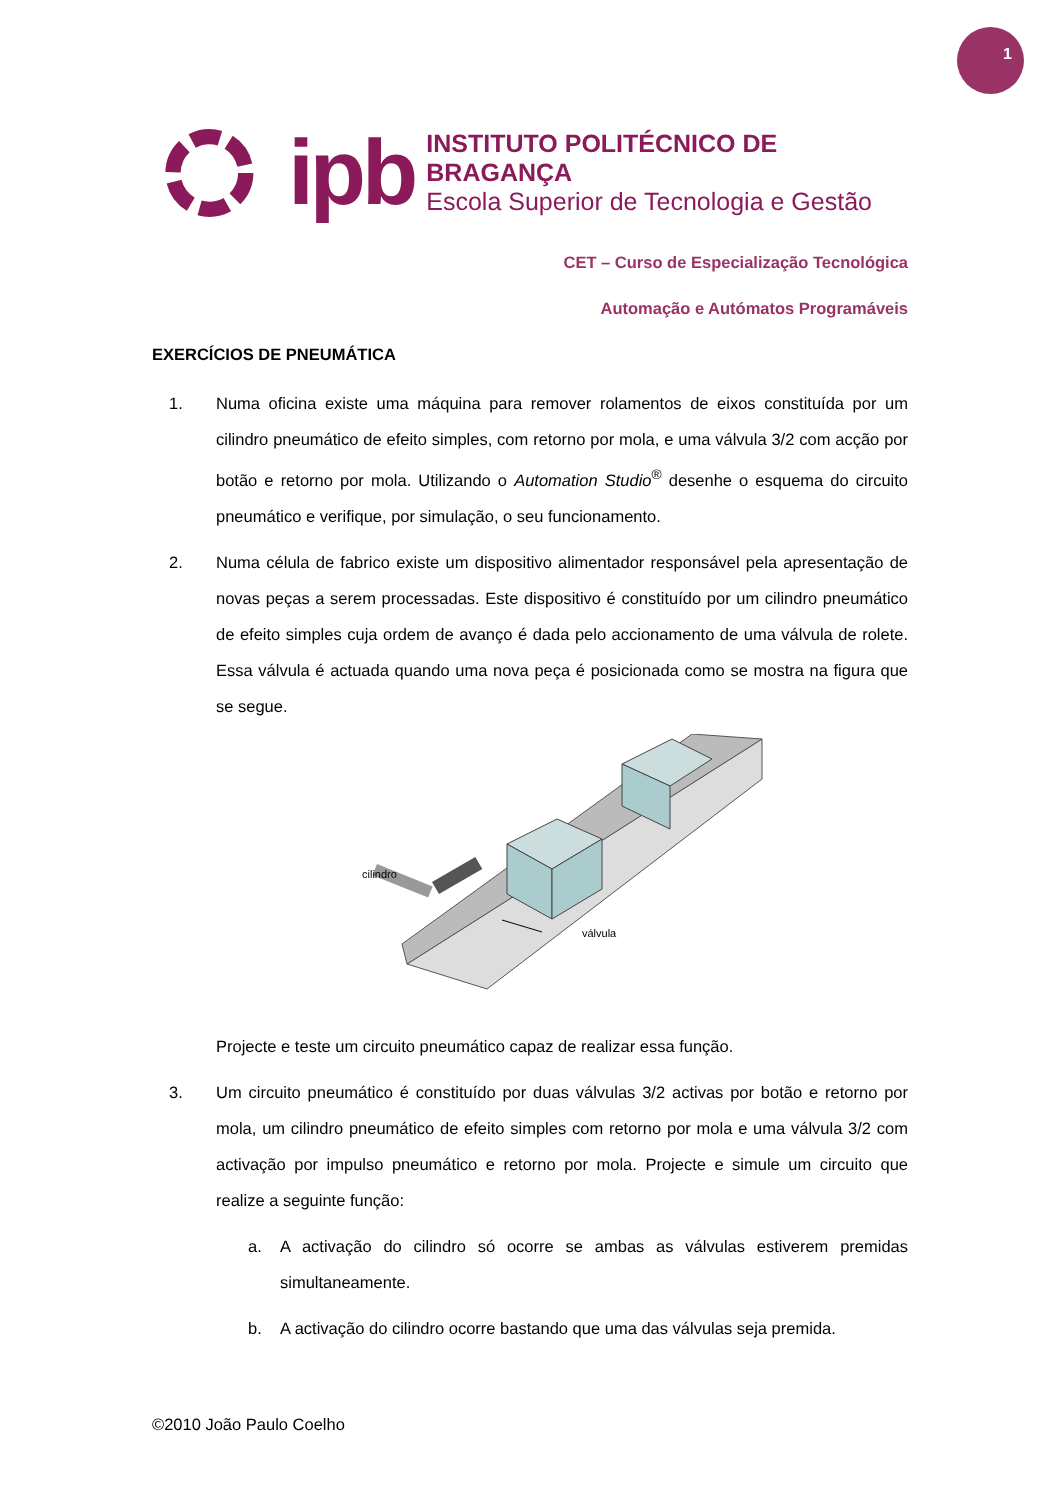1
ipb
INSTITUTO POLITÉCNICO DE BRAGANÇA
Escola Superior de Tecnologia e Gestão
CET – Curso de Especialização Tecnológica
Automação e Autómatos Programáveis
EXERCÍCIOS DE PNEUMÁTICA
1. Numa oficina existe uma máquina para remover rolamentos de eixos constituída por um cilindro pneumático de efeito simples, com retorno por mola, e uma válvula 3/2 com acção por botão e retorno por mola. Utilizando o Automation Studio<sup>®</sup> desenhe o esquema do circuito pneumático e verifique, por simulação, o seu funcionamento.
2. Numa célula de fabrico existe um dispositivo alimentador responsável pela apresentação de novas peças a serem processadas. Este dispositivo é constituído por um cilindro pneumático de efeito simples cuja ordem de avanço é dada pelo accionamento de uma válvula de rolete. Essa válvula é actuada quando uma nova peça é posicionada como se mostra na figura que se segue.
cilindro
válvula
Projecte e teste um circuito pneumático capaz de realizar essa função.
3. Um circuito pneumático é constituído por duas válvulas 3/2 activas por botão e retorno por mola, um cilindro pneumático de efeito simples com retorno por mola e uma válvula 3/2 com activação por impulso pneumático e retorno por mola. Projecte e simule um circuito que realize a seguinte função:
a. A activação do cilindro só ocorre se ambas as válvulas estiverem premidas simultaneamente.
b. A activação do cilindro ocorre bastando que uma das válvulas seja premida.
©2010 João Paulo Coelho